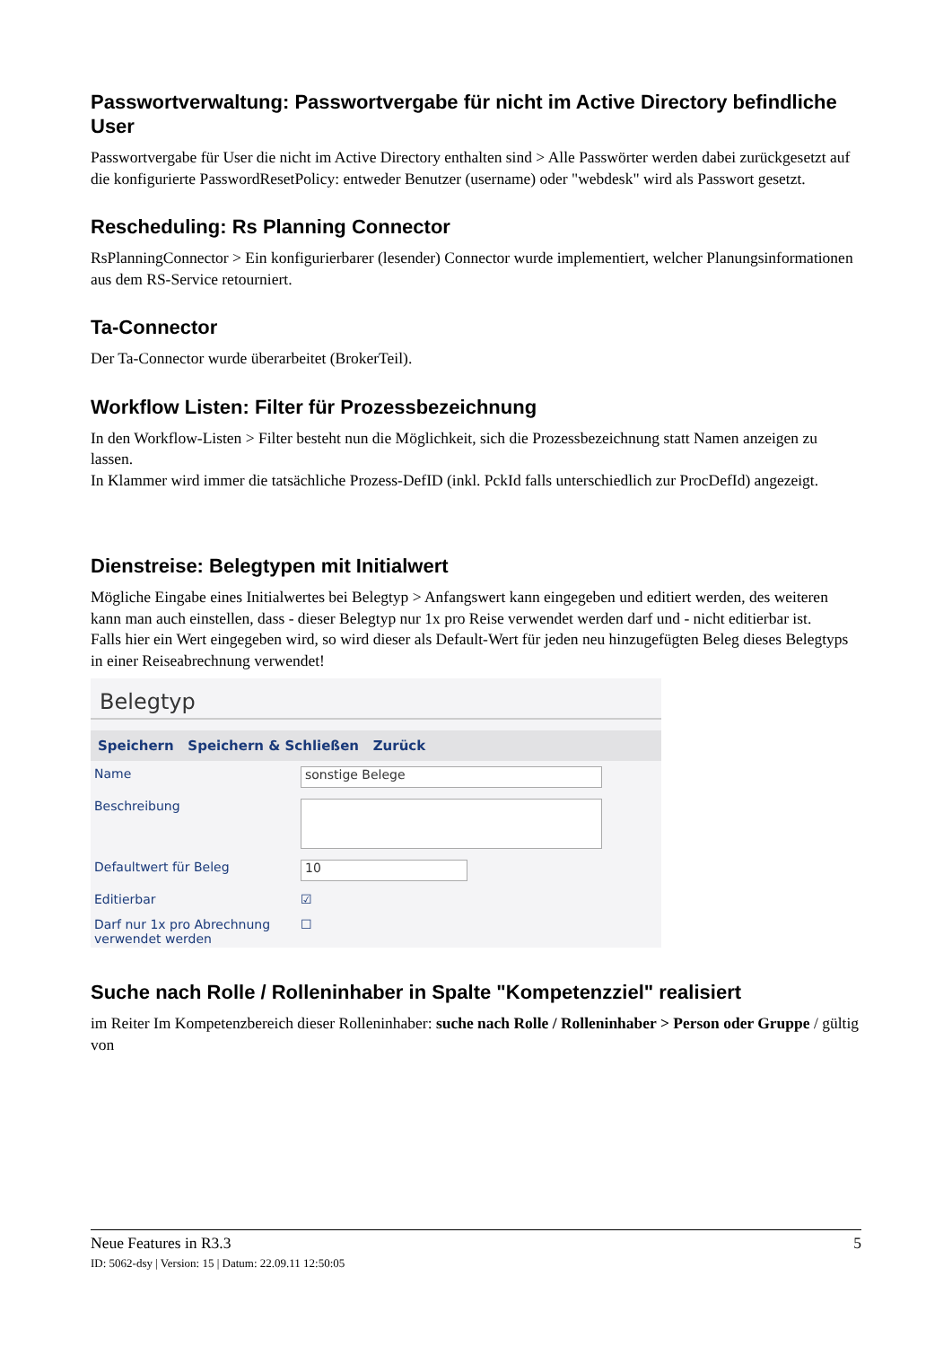Passwortverwaltung: Passwortvergabe für nicht im Active Directory befindliche User
Passwortvergabe für User die nicht im Active Directory enthalten sind > Alle Passwörter werden dabei zurückgesetzt auf die konfigurierte PasswordResetPolicy: entweder Benutzer (username) oder "webdesk" wird als Passwort gesetzt.
Rescheduling: Rs Planning Connector
RsPlanningConnector > Ein konfigurierbarer (lesender) Connector wurde implementiert, welcher Planungsinformationen aus dem RS-Service retourniert.
Ta-Connector
Der Ta-Connector wurde überarbeitet (BrokerTeil).
Workflow Listen: Filter für Prozessbezeichnung
In den Workflow-Listen > Filter besteht nun die Möglichkeit, sich die Prozessbezeichnung statt Namen anzeigen zu lassen.
In Klammer wird immer die tatsächliche Prozess-DefID (inkl. PckId falls unterschiedlich zur ProcDefId) angezeigt.
Dienstreise: Belegtypen mit Initialwert
Mögliche Eingabe eines Initialwertes bei Belegtyp > Anfangswert kann eingegeben und editiert werden, des weiteren kann man auch einstellen, dass - dieser Belegtyp nur 1x pro Reise verwendet werden darf und - nicht editierbar ist.
Falls hier ein Wert eingegeben wird, so wird dieser als Default-Wert für jeden neu hinzugefügten Beleg dieses Belegtyps in einer Reiseabrechnung verwendet!
Belegtyp
Speichern Speichern & Schließen Zurück
Name
sonstige Belege
Beschreibung
Defaultwert für Beleg
10
Editierbar ☑
Darf nur 1x pro Abrechnung verwendet werden ☐
Suche nach Rolle / Rolleninhaber in Spalte "Kompetenzziel" realisiert
im Reiter Im Kompetenzbereich dieser Rolleninhaber: suche nach Rolle / Rolleninhaber > Person oder Gruppe / gültig von
Neue Features in R3.3 5
ID: 5062-dsy | Version: 15 | Datum: 22.09.11 12:50:05